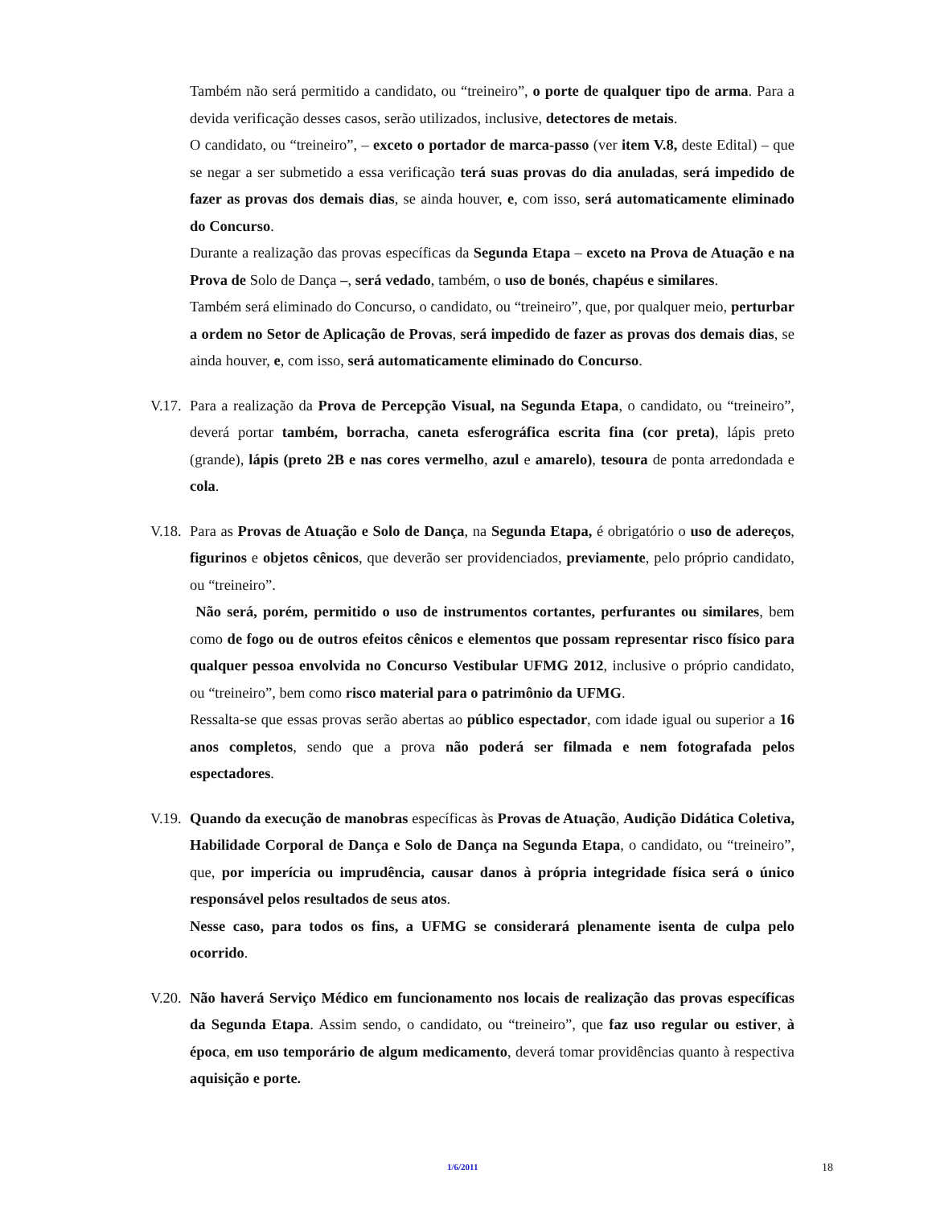Também não será permitido a candidato, ou “treineiro”, o porte de qualquer tipo de arma. Para a devida verificação desses casos, serão utilizados, inclusive, detectores de metais.
O candidato, ou “treineiro”, – exceto o portador de marca-passo (ver item V.8, deste Edital) – que se negar a ser submetido a essa verificação terá suas provas do dia anuladas, será impedido de fazer as provas dos demais dias, se ainda houver, e, com isso, será automaticamente eliminado do Concurso.
Durante a realização das provas específicas da Segunda Etapa – exceto na Prova de Atuação e na Prova de Solo de Dança –, será vedado, também, o uso de bonés, chapéus e similares.
Também será eliminado do Concurso, o candidato, ou “treineiro”, que, por qualquer meio, perturbar a ordem no Setor de Aplicação de Provas, será impedido de fazer as provas dos demais dias, se ainda houver, e, com isso, será automaticamente eliminado do Concurso.
V.17.
Para a realização da Prova de Percepção Visual, na Segunda Etapa, o candidato, ou “treineiro”, deverá portar também, borracha, caneta esferográfica escrita fina (cor preta), lápis preto (grande), lápis (preto 2B e nas cores vermelho, azul e amarelo), tesoura de ponta arredondada e cola.
V.18.
Para as Provas de Atuação e Solo de Dança, na Segunda Etapa, é obrigatório o uso de adereços, figurinos e objetos cênicos, que deverão ser providenciados, previamente, pelo próprio candidato, ou “treineiro”.
Não será, porém, permitido o uso de instrumentos cortantes, perfurantes ou similares, bem como de fogo ou de outros efeitos cênicos e elementos que possam representar risco físico para qualquer pessoa envolvida no Concurso Vestibular UFMG 2012, inclusive o próprio candidato, ou “treineiro”, bem como risco material para o patrimônio da UFMG.
Ressalta-se que essas provas serão abertas ao público espectador, com idade igual ou superior a 16 anos completos, sendo que a prova não poderá ser filmada e nem fotografada pelos espectadores.
V.19.
Quando da execução de manobras específicas às Provas de Atuação, Audição Didática Coletiva, Habilidade Corporal de Dança e Solo de Dança na Segunda Etapa, o candidato, ou “treineiro”, que, por imperícia ou imprudência, causar danos à própria integridade física será o único responsável pelos resultados de seus atos.
Nesse caso, para todos os fins, a UFMG se considerará plenamente isenta de culpa pelo ocorrido.
V.20.
Não haverá Serviço Médico em funcionamento nos locais de realização das provas específicas da Segunda Etapa. Assim sendo, o candidato, ou “treineiro”, que faz uso regular ou estiver, à época, em uso temporário de algum medicamento, deverá tomar providências quanto à respectiva aquisição e porte.
1/6/2011 18